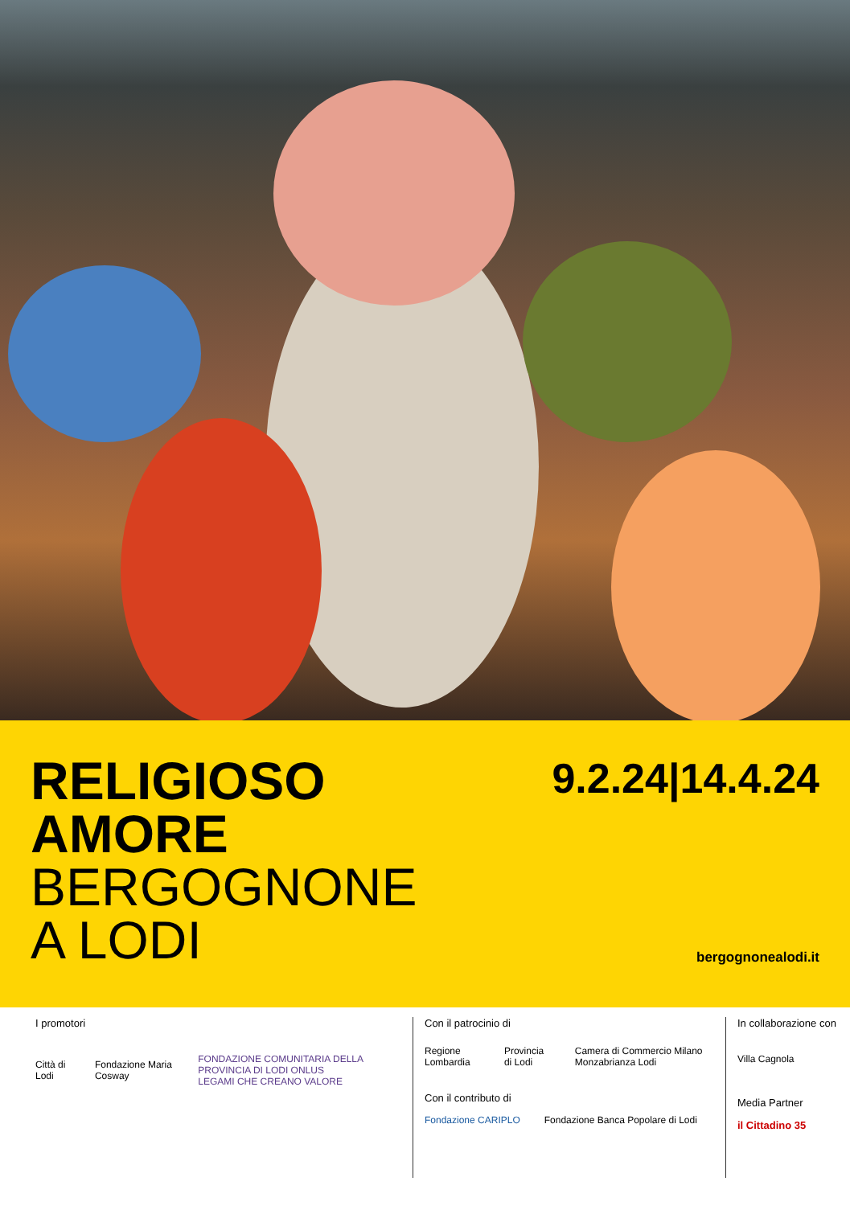RELIGIOSO
AMORE
BERGOGNONE
A LODI
9.2.24|14.4.24
bergognonealodi.it
I promotori
Città di Lodi Fondazione Maria Cosway FONDAZIONE COMUNITARIA DELLA PROVINCIA DI LODI ONLUS
LEGAMI CHE CREANO VALORE
Con il patrocinio di
Regione Lombardia Provincia di Lodi Camera di Commercio Milano Monzabrianza Lodi
Con il contributo di
Fondazione CARIPLO Fondazione Banca Popolare di Lodi
In collaborazione con
Villa Cagnola
Media Partner
il Cittadino 35